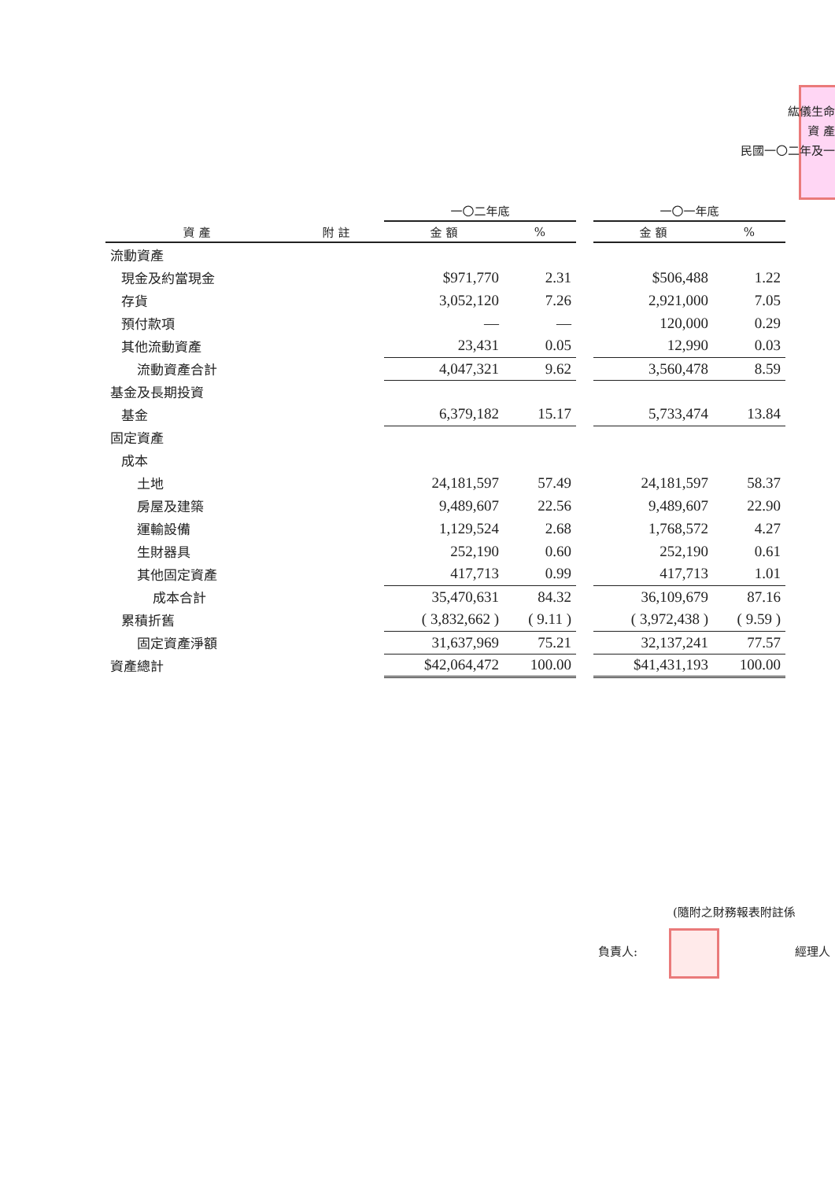紘儀生命
資 產
民國一〇二年及一
| | | 一〇二年底 | | | 一〇一年底 | |
| 資 產 | 附 註 | 金 額 | % | | 金 額 | % |
| 流動資產 | | | | | | |
| 現金及約當現金 | | $971,770 | 2.31 | | $506,488 | 1.22 |
| 存貨 | | 3,052,120 | 7.26 | | 2,921,000 | 7.05 |
| 預付款項 | | — | — | | 120,000 | 0.29 |
| 其他流動資產 | | 23,431 | 0.05 | | 12,990 | 0.03 |
| 流動資產合計 | | 4,047,321 | 9.62 | | 3,560,478 | 8.59 |
| 基金及長期投資 | | | | | | |
| 基金 | | 6,379,182 | 15.17 | | 5,733,474 | 13.84 |
| 固定資產 | | | | | | |
| 成本 | | | | | | |
| 土地 | | 24,181,597 | 57.49 | | 24,181,597 | 58.37 |
| 房屋及建築 | | 9,489,607 | 22.56 | | 9,489,607 | 22.90 |
| 運輸設備 | | 1,129,524 | 2.68 | | 1,768,572 | 4.27 |
| 生財器具 | | 252,190 | 0.60 | | 252,190 | 0.61 |
| 其他固定資產 | | 417,713 | 0.99 | | 417,713 | 1.01 |
| 成本合計 | | 35,470,631 | 84.32 | | 36,109,679 | 87.16 |
| 累積折舊 | | ( 3,832,662 ) | ( 9.11 ) | | ( 3,972,438 ) | ( 9.59 ) |
| 固定資產淨額 | | 31,637,969 | 75.21 | | 32,137,241 | 77.57 |
| 資產總計 | | $42,064,472 | 100.00 | | $41,431,193 | 100.00 |
(隨附之財務報表附註係
負責人: 經理人